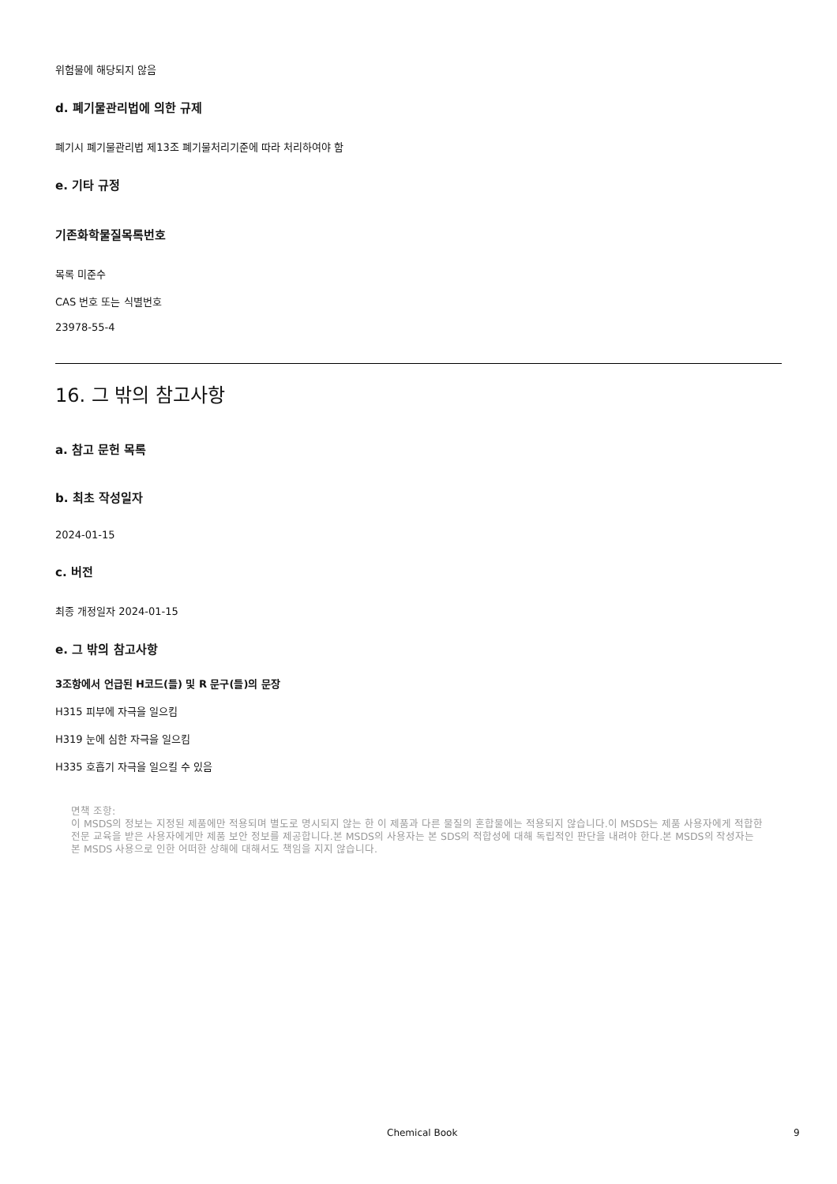위험물에 해당되지 않음
d. 폐기물관리법에 의한 규제
폐기시 폐기물관리법 제13조 폐기물처리기준에 따라 처리하여야 함
e. 기타 규정
기존화학물질목록번호
목록 미준수
CAS 번호 또는 식별번호
23978-55-4
16. 그 밖의 참고사항
a. 참고 문헌 목록
b. 최초 작성일자
2024-01-15
c. 버전
최종 개정일자 2024-01-15
e. 그 밖의 참고사항
3조항에서 언급된 H코드(들) 및 R 문구(들)의 문장
H315 피부에 자극을 일으킴
H319 눈에 심한 자극을 일으킴
H335 호흡기 자극을 일으킬 수 있음
면책 조항:
이 MSDS의 정보는 지정된 제품에만 적용되며 별도로 명시되지 않는 한 이 제품과 다른 물질의 혼합물에는 적용되지 않습니다.이 MSDS는 제품 사용자에게 적합한 전문 교육을 받은 사용자에게만 제품 보안 정보를 제공합니다.본 MSDS의 사용자는 본 SDS의 적합성에 대해 독립적인 판단을 내려야 한다.본 MSDS의 작성자는 본 MSDS 사용으로 인한 어떠한 상해에 대해서도 책임을 지지 않습니다.
Chemical Book 9